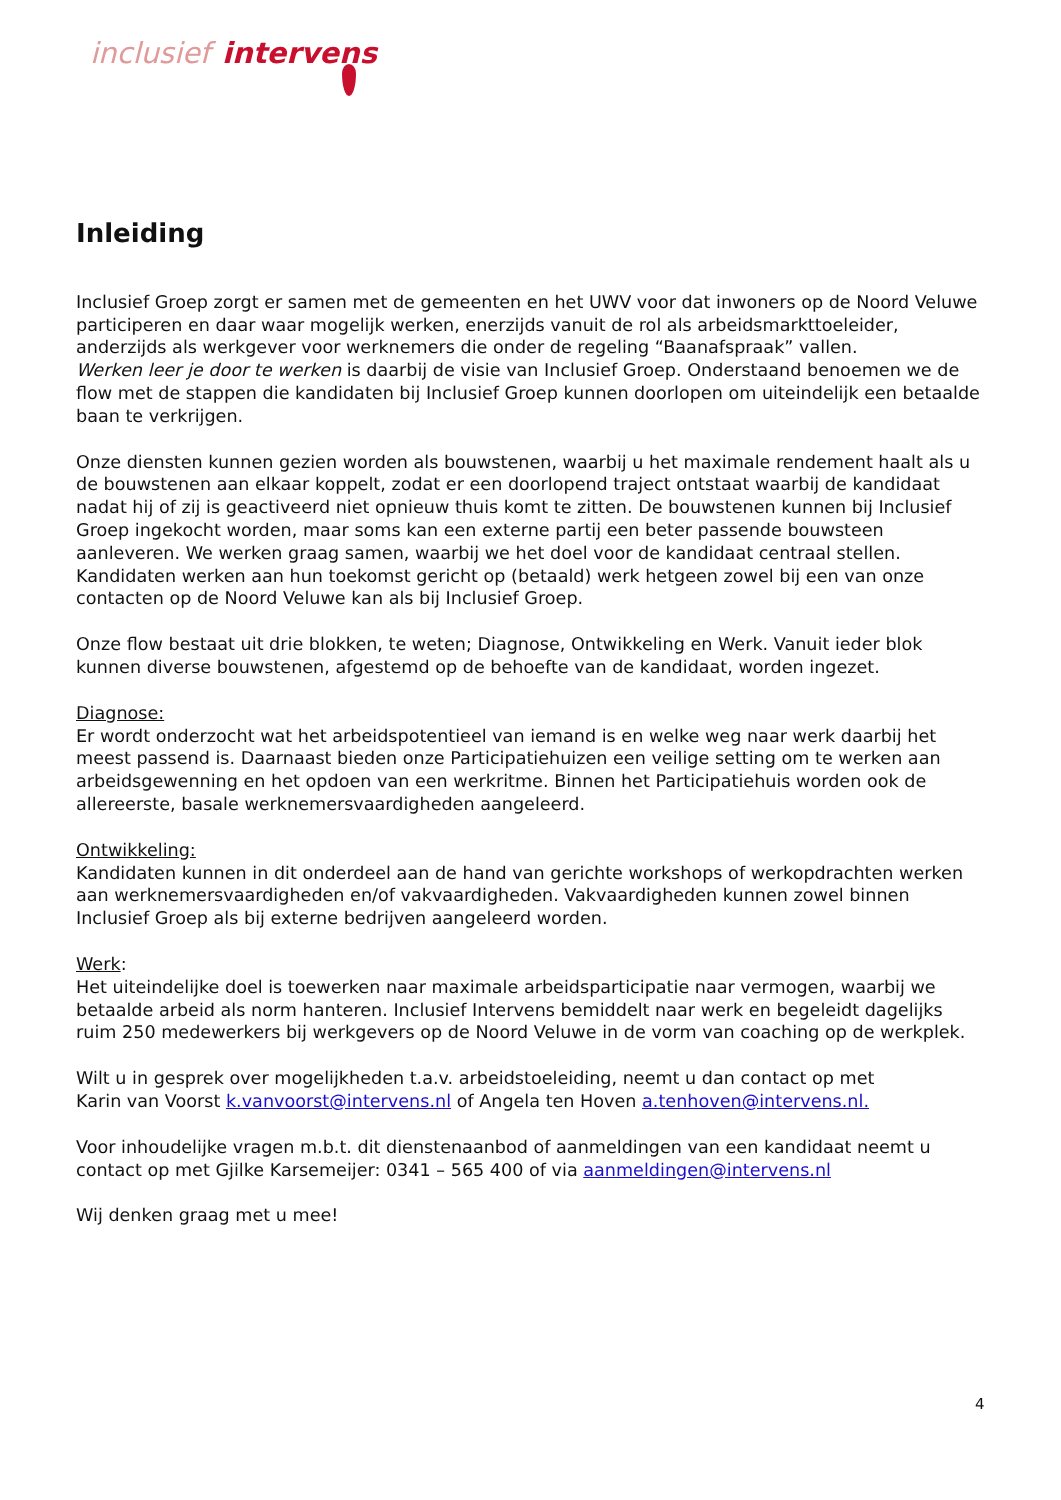inclusief intervens
Inleiding
Inclusief Groep zorgt er samen met de gemeenten en het UWV voor dat inwoners op de Noord Veluwe participeren en daar waar mogelijk werken, enerzijds vanuit de rol als arbeidsmarkttoeleider, anderzijds als werkgever voor werknemers die onder de regeling “Baanafspraak” vallen.
Werken leer je door te werken is daarbij de visie van Inclusief Groep. Onderstaand benoemen we de flow met de stappen die kandidaten bij Inclusief Groep kunnen doorlopen om uiteindelijk een betaalde baan te verkrijgen.
Onze diensten kunnen gezien worden als bouwstenen, waarbij u het maximale rendement haalt als u de bouwstenen aan elkaar koppelt, zodat er een doorlopend traject ontstaat waarbij de kandidaat nadat hij of zij is geactiveerd niet opnieuw thuis komt te zitten. De bouwstenen kunnen bij Inclusief Groep ingekocht worden, maar soms kan een externe partij een beter passende bouwsteen aanleveren. We werken graag samen, waarbij we het doel voor de kandidaat centraal stellen. Kandidaten werken aan hun toekomst gericht op (betaald) werk hetgeen zowel bij een van onze contacten op de Noord Veluwe kan als bij Inclusief Groep.
Onze flow bestaat uit drie blokken, te weten; Diagnose, Ontwikkeling en Werk. Vanuit ieder blok kunnen diverse bouwstenen, afgestemd op de behoefte van de kandidaat, worden ingezet.
Diagnose:
Er wordt onderzocht wat het arbeidspotentieel van iemand is en welke weg naar werk daarbij het meest passend is. Daarnaast bieden onze Participatiehuizen een veilige setting om te werken aan arbeidsgewenning en het opdoen van een werkritme. Binnen het Participatiehuis worden ook de allereerste, basale werknemersvaardigheden aangeleerd.
Ontwikkeling:
Kandidaten kunnen in dit onderdeel aan de hand van gerichte workshops of werkopdrachten werken aan werknemersvaardigheden en/of vakvaardigheden. Vakvaardigheden kunnen zowel binnen Inclusief Groep als bij externe bedrijven aangeleerd worden.
Werk:
Het uiteindelijke doel is toewerken naar maximale arbeidsparticipatie naar vermogen, waarbij we betaalde arbeid als norm hanteren. Inclusief Intervens bemiddelt naar werk en begeleidt dagelijks ruim 250 medewerkers bij werkgevers op de Noord Veluwe in de vorm van coaching op de werkplek.
Wilt u in gesprek over mogelijkheden t.a.v. arbeidstoeleiding, neemt u dan contact op met
Karin van Voorst k.vanvoorst@intervens.nl of Angela ten Hoven a.tenhoven@intervens.nl.
Voor inhoudelijke vragen m.b.t. dit dienstenaanbod of aanmeldingen van een kandidaat neemt u contact op met Gjilke Karsemeijer: 0341 – 565 400 of via aanmeldingen@intervens.nl
Wij denken graag met u mee!
4